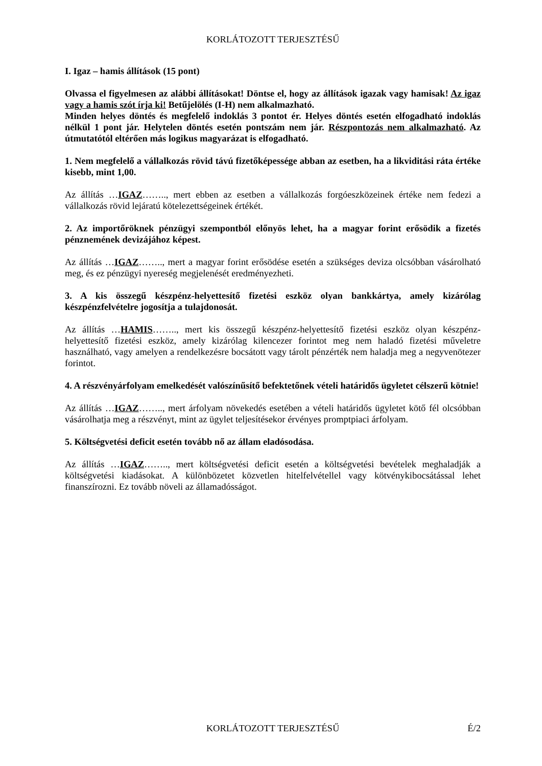KORLÁTOZOTT TERJESZTÉSŰ
I. Igaz – hamis állítások (15 pont)
Olvassa el figyelmesen az alábbi állításokat! Döntse el, hogy az állítások igazak vagy hamisak! Az igaz vagy a hamis szót írja ki! Betűjelölés (I-H) nem alkalmazható.
Minden helyes döntés és megfelelő indoklás 3 pontot ér. Helyes döntés esetén elfogadható indoklás nélkül 1 pont jár. Helytelen döntés esetén pontszám nem jár. Részpontozás nem alkalmazható. Az útmutatótól eltérően más logikus magyarázat is elfogadható.
1. Nem megfelelő a vállalkozás rövid távú fizetőképessége abban az esetben, ha a likviditási ráta értéke kisebb, mint 1,00.
Az állítás …IGAZ…….., mert ebben az esetben a vállalkozás forgóeszközeinek értéke nem fedezi a vállalkozás rövid lejáratú kötelezettségeinek értékét.
2. Az importőröknek pénzügyi szempontból előnyös lehet, ha a magyar forint erősödik a fizetés pénznemének devizájához képest.
Az állítás …IGAZ…….., mert a magyar forint erősödése esetén a szükséges deviza olcsóbban vásárolható meg, és ez pénzügyi nyereség megjelenését eredményezheti.
3. A kis összegű készpénz-helyettesítő fizetési eszköz olyan bankkártya, amely kizárólag készpénzfelvételre jogosítja a tulajdonosát.
Az állítás …HAMIS…….., mert kis összegű készpénz-helyettesítő fizetési eszköz olyan készpénz-helyettesítő fizetési eszköz, amely kizárólag kilencezer forintot meg nem haladó fizetési műveletre használható, vagy amelyen a rendelkezésre bocsátott vagy tárolt pénzérték nem haladja meg a negyvenötezer forintot.
4. A részvényárfolyam emelkedését valószínűsítő befektetőnek vételi határidős ügyletet célszerű kötnie!
Az állítás …IGAZ…….., mert árfolyam növekedés esetében a vételi határidős ügyletet kötő fél olcsóbban vásárolhatja meg a részvényt, mint az ügylet teljesítésekor érvényes promptpiaci árfolyam.
5. Költségvetési deficit esetén tovább nő az állam eladósodása.
Az állítás …IGAZ…….., mert költségvetési deficit esetén a költségvetési bevételek meghaladják a költségvetési kiadásokat. A különbözetet közvetlen hitelfelvétellel vagy kötvénykibocsátással lehet finanszírozni. Ez tovább növeli az államadósságot.
KORLÁTOZOTT TERJESZTÉSŰ É/2